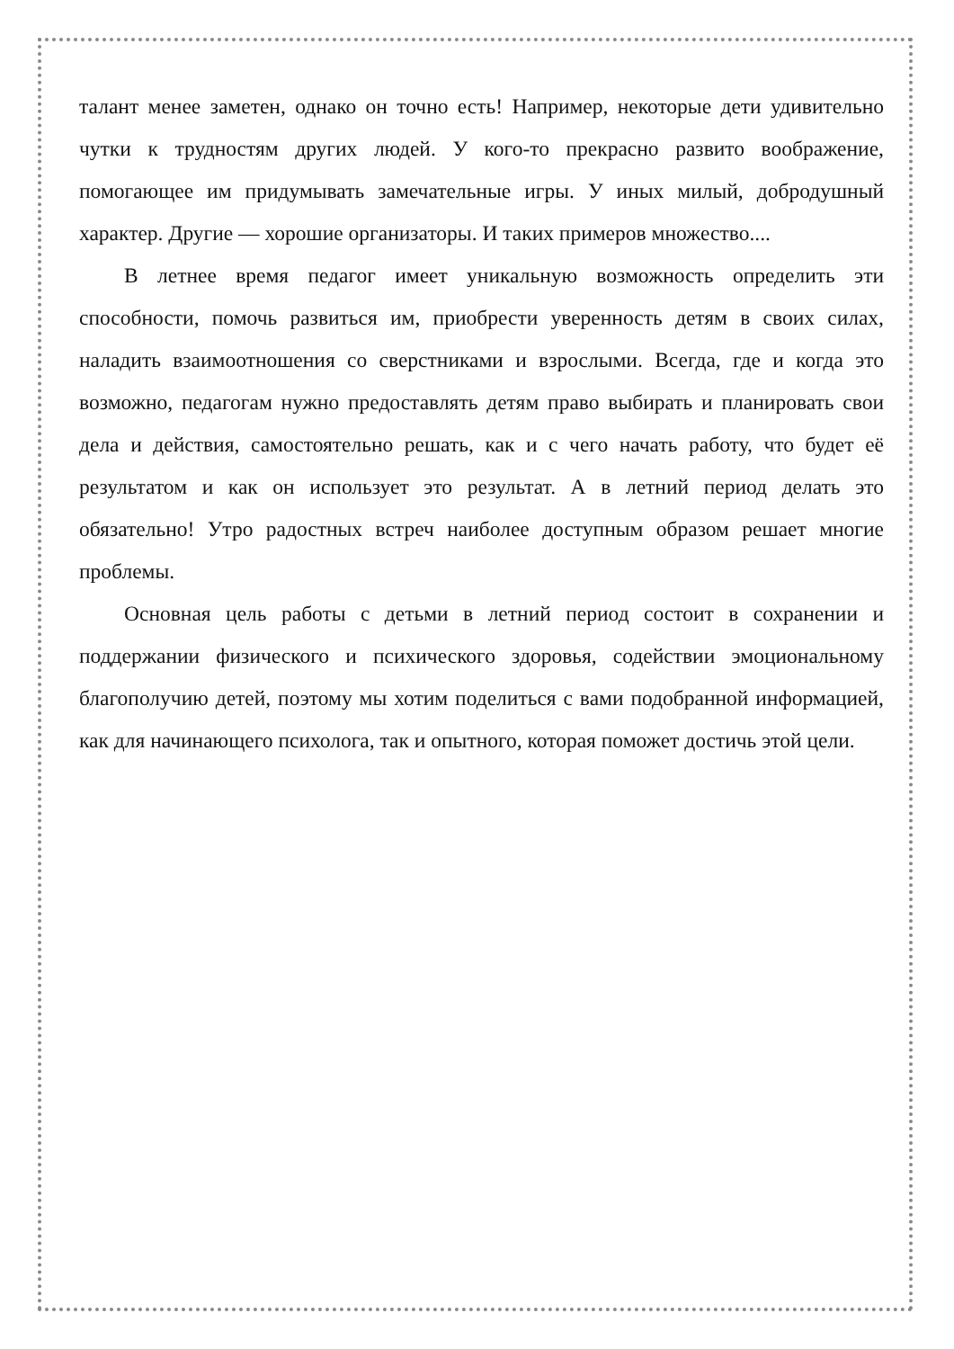талант менее заметен, однако он точно есть! Например, некоторые дети удивительно чутки к трудностям других людей. У кого-то прекрасно развито воображение, помогающее им придумывать замечательные игры. У иных милый, добродушный характер. Другие — хорошие организаторы. И таких примеров множество....
В летнее время педагог имеет уникальную возможность определить эти способности, помочь развиться им, приобрести уверенность детям в своих силах, наладить взаимоотношения со сверстниками и взрослыми. Всегда, где и когда это возможно, педагогам нужно предоставлять детям право выбирать и планировать свои дела и действия, самостоятельно решать, как и с чего начать работу, что будет её результатом и как он использует это результат. А в летний период делать это обязательно! Утро радостных встреч наиболее доступным образом решает многие проблемы.
Основная цель работы с детьми в летний период состоит в сохранении и поддержании физического и психического здоровья, содействии эмоциональному благополучию детей, поэтому мы хотим поделиться с вами подобранной информацией, как для начинающего психолога, так и опытного, которая поможет достичь этой цели.